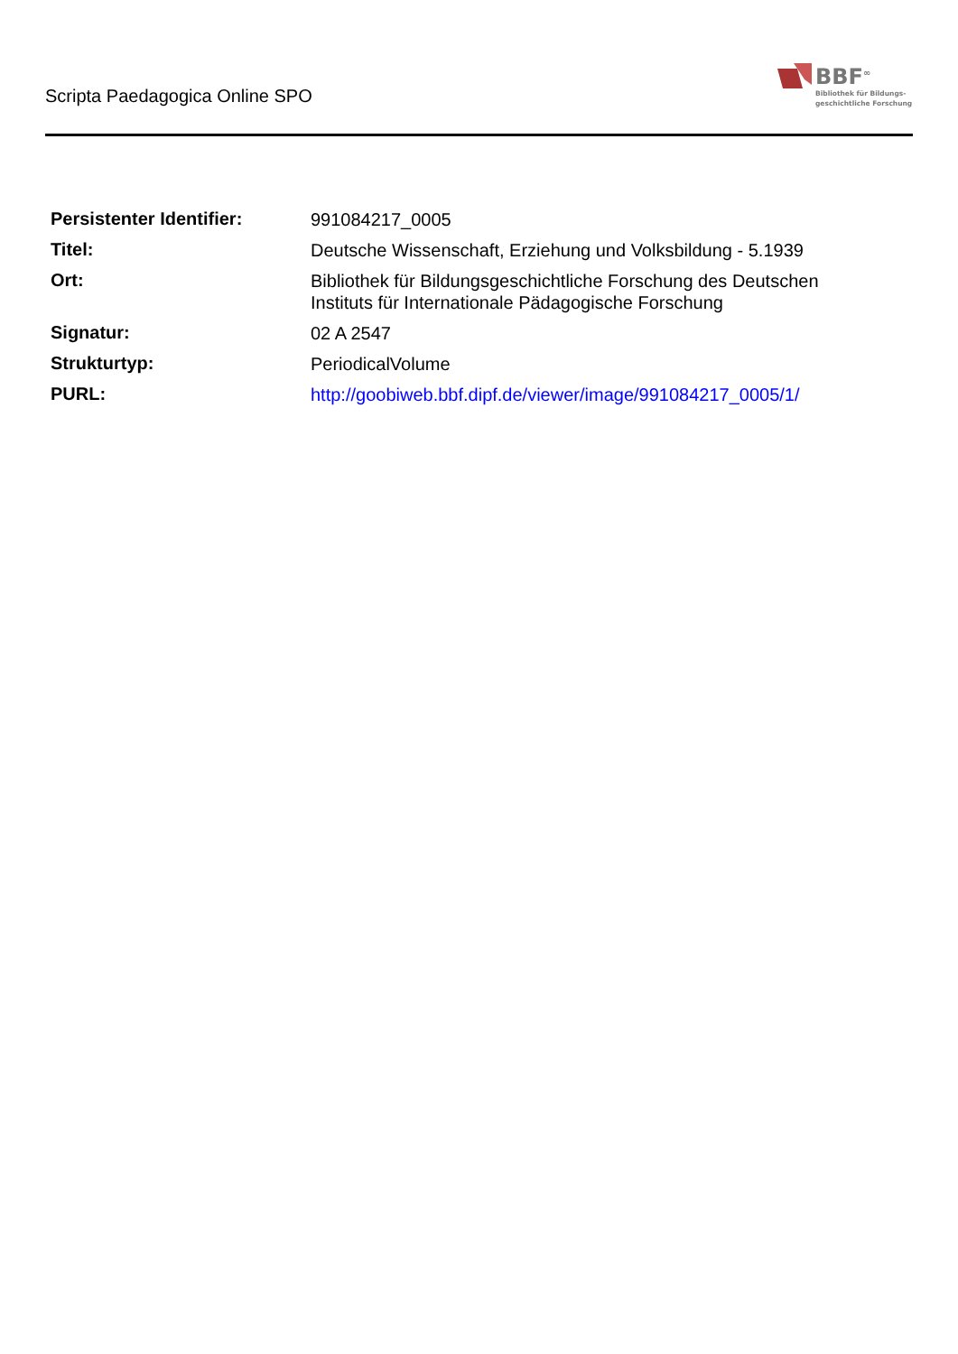Scripta Paedagogica Online SPO
BBF<sup>∞</sup>
Bibliothek für Bildungs-
geschichtliche Forschung
| Persistenter Identifier: | 991084217_0005 |
| Titel: | Deutsche Wissenschaft, Erziehung und Volksbildung - 5.1939 |
| Ort: | Bibliothek für Bildungsgeschichtliche Forschung des Deutschen Instituts für Internationale Pädagogische Forschung |
| Signatur: | 02 A 2547 |
| Strukturtyp: | PeriodicalVolume |
| PURL: | http://goobiweb.bbf.dipf.de/viewer/image/991084217_0005/1/ |